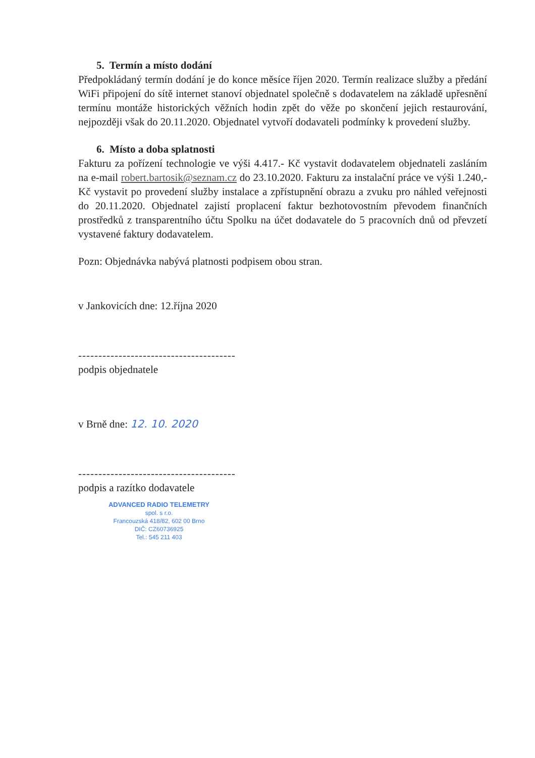5. Termín a místo dodání
Předpokládaný termín dodání je do konce měsíce říjen 2020. Termín realizace služby a předání WiFi připojení do sítě internet stanoví objednatel společně s dodavatelem na základě upřesnění termínu montáže historických věžních hodin zpět do věže po skončení jejich restaurování, nejpozději však do 20.11.2020. Objednatel vytvoří dodavateli podmínky k provedení služby.
6. Místo a doba splatnosti
Fakturu za pořízení technologie ve výši 4.417.- Kč vystavit dodavatelem objednateli zasláním na e-mail robert.bartosik@seznam.cz do 23.10.2020. Fakturu za instalační práce ve výši 1.240,- Kč vystavit po provedení služby instalace a zpřístupnění obrazu a zvuku pro náhled veřejnosti do 20.11.2020. Objednatel zajistí proplacení faktur bezhotovostním převodem finančních prostředků z transparentního účtu Spolku na účet dodavatele do 5 pracovních dnů od převzetí vystavené faktury dodavatelem.
Pozn: Objednávka nabývá platnosti podpisem obou stran.
v Jankovicích dne: 12.října 2020
---------------------------------------
podpis objednatele
v Brně dne: 12. 10. 2020
---------------------------------------
podpis a razítko dodavatele
ADVANCED RADIO TELEMETRY
spol. s r.o.
Francouzská 418/82, 602 00 Brno
DIČ: CZ60736925
Tel.: 545 211 403